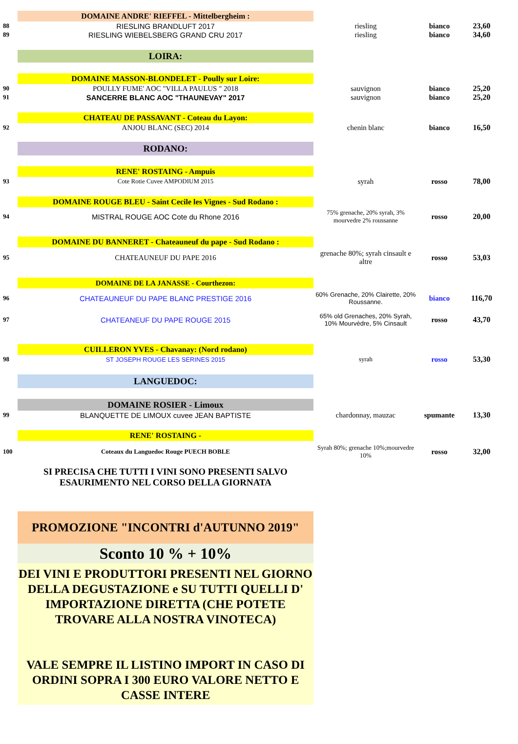| | DOMAINE ANDRE' RIEFFEL - Mittelbergheim : | | | |
| 88 | RIESLING BRANDLUFT 2017 | riesling | bianco | 23,60 |
| 89 | RIESLING WIEBELSBERG GRAND CRU 2017 | riesling | bianco | 34,60 |
| | LOIRA: | | | |
| | DOMAINE MASSON-BLONDELET - Poully sur Loire: | | | |
| 90 | POULLY FUME' AOC "VILLA PAULUS " 2018 | sauvignon | bianco | 25,20 |
| 91 | SANCERRE BLANC AOC "THAUNEVAY" 2017 | sauvignon | bianco | 25,20 |
| | CHATEAU DE PASSAVANT - Coteau du Layon: | | | |
| 92 | ANJOU BLANC (SEC) 2014 | chenin blanc | bianco | 16,50 |
| | RODANO: | | | |
| | RENE' ROSTAING - Ampuis | | | |
| 93 | Cote Rotie Cuvee AMPODIUM 2015 | syrah | rosso | 78,00 |
| | DOMAINE ROUGE BLEU - Saint Cecile les Vignes - Sud Rodano : | | | |
| 94 | MISTRAL ROUGE AOC Cote du Rhone 2016 | 75% grenache, 20% syrah, 3% mourvedre 2% roussanne | rosso | 20,00 |
| | DOMAINE DU BANNERET - Chateauneuf du pape - Sud Rodano : | | | |
| 95 | CHATEAUNEUF DU PAPE 2016 | grenache 80%; syrah cinsault e altre | rosso | 53,03 |
| | DOMAINE DE LA JANASSE - Courthezon: | | | |
| 96 | CHATEAUNEUF DU PAPE BLANC PRESTIGE 2016 | 60% Grenache, 20% Clairette, 20% Roussanne. | bianco | 116,70 |
| 97 | CHATEANEUF DU PAPE ROUGE 2015 | 65% old Grenaches, 20% Syrah, 10% Mourvèdre, 5% Cinsault | rosso | 43,70 |
| | CUILLERON YVES - Chavanay: (Nord rodano) | | | |
| 98 | ST JOSEPH ROUGE LES SERINES 2015 | syrah | rosso | 53,30 |
| | LANGUEDOC: | | | |
| | DOMAINE ROSIER - Limoux | | | |
| 99 | BLANQUETTE DE LIMOUX cuvee JEAN BAPTISTE | chardonnay, mauzac | spumante | 13,30 |
| | RENE' ROSTAING - | | | |
| 100 | Coteaux du Languedoc Rouge PUECH BOBLE | Syrah 80%; grenache 10%;mourvedre 10% | rosso | 32,00 |
| | SI PRECISA CHE TUTTI I VINI SONO PRESENTI SALVO ESAURIMENTO NEL CORSO DELLA GIORNATA | | | |
| | PROMOZIONE "INCONTRI d'AUTUNNO 2019" | | | |
| | Sconto 10 % + 10% | | | |
| | DEI VINI E PRODUTTORI PRESENTI NEL GIORNO DELLA DEGUSTAZIONE e SU TUTTI QUELLI D' IMPORTAZIONE DIRETTA (CHE POTETE TROVARE ALLA NOSTRA VINOTECA) VALE SEMPRE IL LISTINO IMPORT IN CASO DI ORDINI SOPRA I 300 EURO VALORE NETTO E CASSE INTERE | | | |